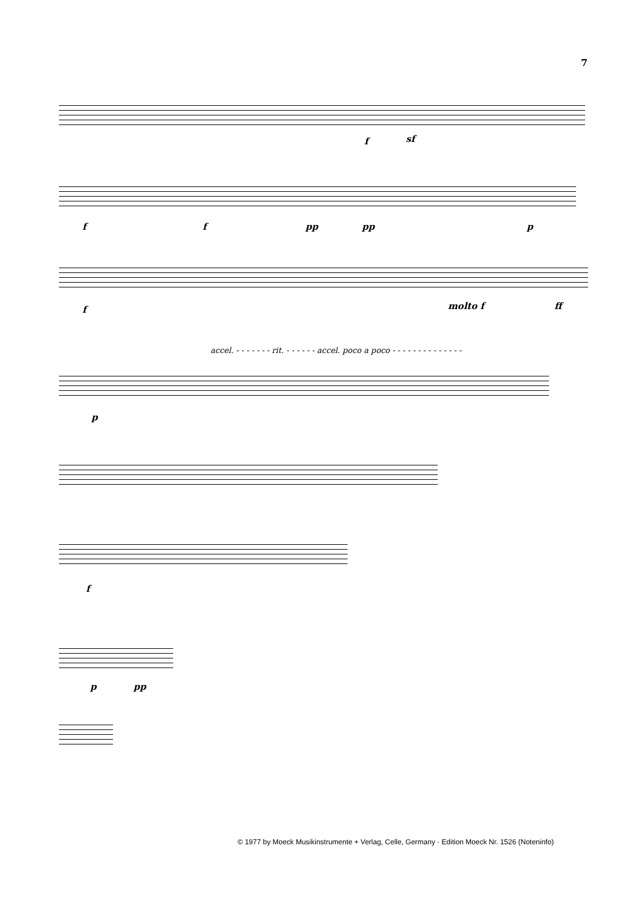7
f sf
f f pp pp p
f molto f ff
accel. - - - - - - - rit. - - - - - - accel. poco a poco - - - - - - - - - - - - - -
p
f
p pp
© 1977 by Moeck Musikinstrumente + Verlag, Celle, Germany · Edition Moeck Nr. 1526 (Noteninfo)